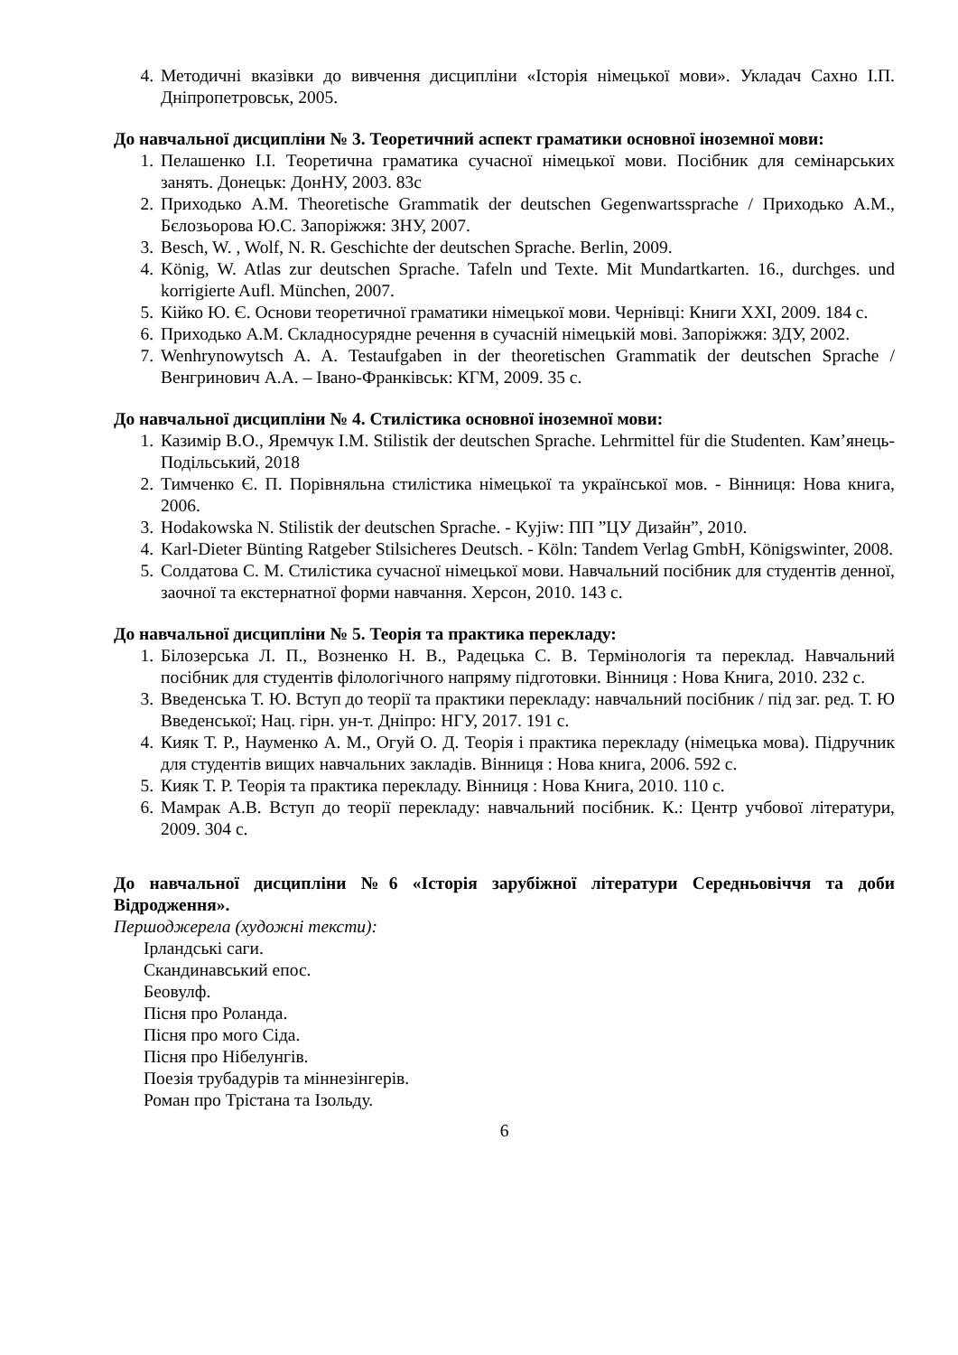4. Методичні вказівки до вивчення дисципліни «Історія німецької мови». Укладач Сахно І.П. Дніпропетровськ, 2005.
До навчальної дисципліни № 3. Теоретичний аспект граматики основної іноземної мови:
1. Пелашенко І.І. Теоретична граматика сучасної німецької мови. Посібник для семінарських занять. Донецьк: ДонНУ, 2003. 83с
2. Приходько А.М. Theoretische Grammatik der deutschen Gegenwartssprache / Приходько А.М., Бєлозьорова Ю.С. Запоріжжя: ЗНУ, 2007.
3. Besch, W. , Wolf, N. R. Geschichte der deutschen Sprache. Berlin, 2009.
4. König, W. Atlas zur deutschen Sprache. Tafeln und Texte. Mit Mundartkarten. 16., durchges. und korrigierte Aufl. München, 2007.
5. Кійко Ю. Є. Основи теоретичної граматики німецької мови. Чернівці: Книги XXI, 2009. 184 с.
6. Приходько А.М. Складносурядне речення в сучасній німецькій мові. Запоріжжя: ЗДУ, 2002.
7. Wenhrynowytsch A. A. Testaufgaben in der theoretischen Grammatik der deutschen Sprache / Венгринович А.А. – Івано-Франківськ: КГМ, 2009. 35 с.
До навчальної дисципліни № 4. Стилістика основної іноземної мови:
1. Казимір В.О., Яремчук І.М. Stilistik der deutschen Sprache. Lehrmittel für die Studenten. Кам’янець-Подільський, 2018
2. Тимченко Є. П. Порівняльна стилістика німецької та української мов. - Вінниця: Нова книга, 2006.
3. Hodakowska N. Stilistik der deutschen Sprache. - Kyjiw: ПП ”ЦУ Дизайн”, 2010.
4. Karl-Dieter Bünting Ratgeber Stilsicheres Deutsch. - Köln: Tandem Verlag GmbH, Königswinter, 2008.
5. Солдатова С. М. Стилістика сучасної німецької мови. Навчальний посібник для студентів денної, заочної та екстернатної форми навчання. Херсон, 2010. 143 с.
До навчальної дисципліни № 5. Теорія та практика перекладу:
1. Білозерська Л. П., Возненко Н. В., Радецька С. В. Термінологія та переклад. Навчальний посібник для студентів філологічного напряму підготовки. Вінниця : Нова Книга, 2010. 232 с.
3. Введенська Т. Ю. Вступ до теорії та практики перекладу: навчальний посібник / під заг. ред. Т. Ю Введенської; Нац. гірн. ун-т. Дніпро: НГУ, 2017. 191 с.
4. Кияк Т. Р., Науменко А. М., Огуй О. Д. Теорія і практика перекладу (німецька мова). Підручник для студентів вищих навчальних закладів. Вінниця : Нова книга, 2006. 592 с.
5. Кияк Т. Р. Теорія та практика перекладу. Вінниця : Нова Книга, 2010. 110 с.
6. Мамрак А.В. Вступ до теорії перекладу: навчальний посібник. К.: Центр учбової літератури, 2009. 304 с.
До навчальної дисципліни №6 «Історія зарубіжної літератури Середньовіччя та доби Відродження».
Першоджерела (художні тексти):
Ірландські саги.
Скандинавський епос.
Беовулф.
Пісня про Роланда.
Пісня про мого Сіда.
Пісня про Нібелунгів.
Поезія трубадурів та міннезінгерів.
Роман про Трістана та Ізольду.
6